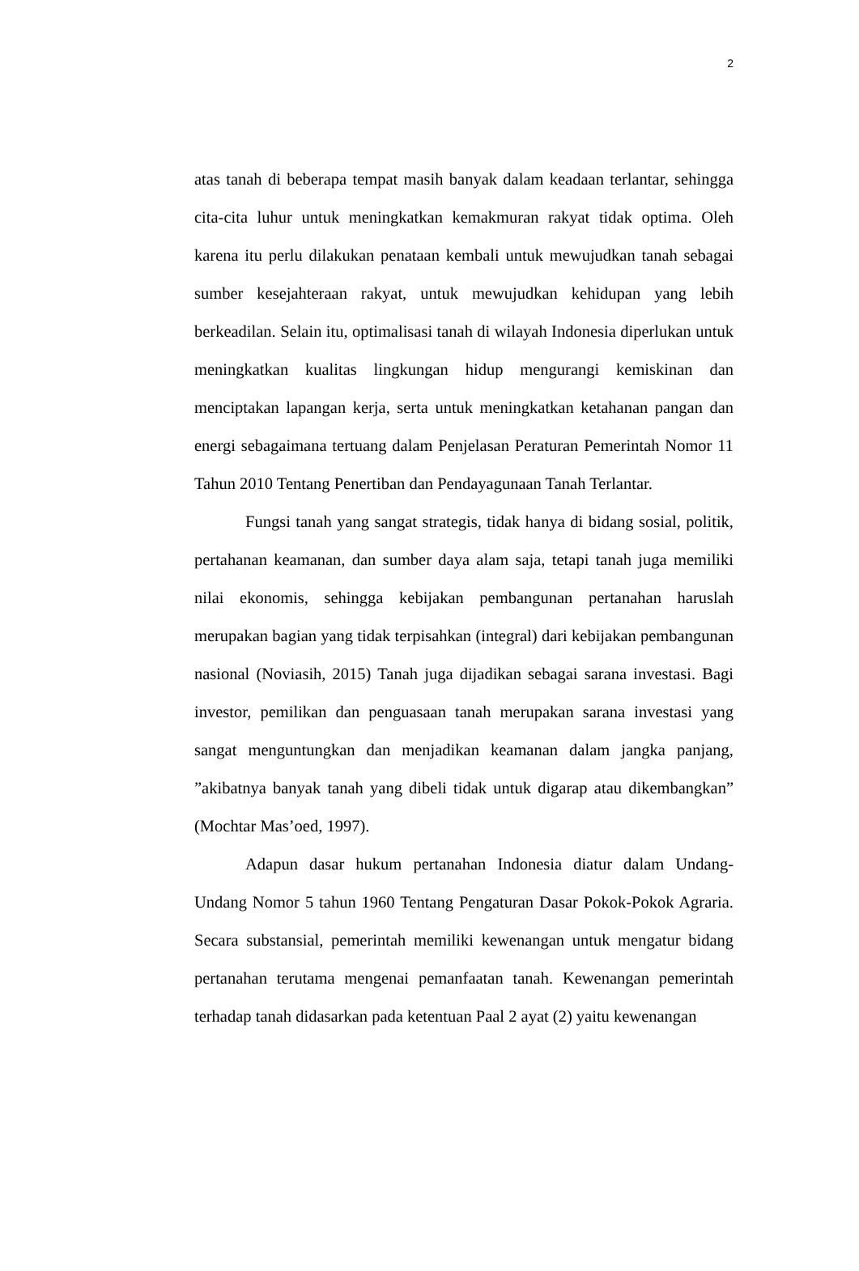2
atas tanah di beberapa tempat masih banyak dalam keadaan terlantar, sehingga cita-cita luhur untuk meningkatkan kemakmuran rakyat tidak optima. Oleh karena itu perlu dilakukan penataan kembali untuk mewujudkan tanah sebagai sumber kesejahteraan rakyat, untuk mewujudkan kehidupan yang lebih berkeadilan. Selain itu, optimalisasi tanah di wilayah Indonesia diperlukan untuk meningkatkan kualitas lingkungan hidup mengurangi kemiskinan dan menciptakan lapangan kerja, serta untuk meningkatkan ketahanan pangan dan energi sebagaimana tertuang dalam Penjelasan Peraturan Pemerintah Nomor 11 Tahun 2010 Tentang Penertiban dan Pendayagunaan Tanah Terlantar.
Fungsi tanah yang sangat strategis, tidak hanya di bidang sosial, politik, pertahanan keamanan, dan sumber daya alam saja, tetapi tanah juga memiliki nilai ekonomis, sehingga kebijakan pembangunan pertanahan haruslah merupakan bagian yang tidak terpisahkan (integral) dari kebijakan pembangunan nasional (Noviasih, 2015) Tanah juga dijadikan sebagai sarana investasi. Bagi investor, pemilikan dan penguasaan tanah merupakan sarana investasi yang sangat menguntungkan dan menjadikan keamanan dalam jangka panjang, ”akibatnya banyak tanah yang dibeli tidak untuk digarap atau dikembangkan” (Mochtar Mas’oed, 1997).
Adapun dasar hukum pertanahan Indonesia diatur dalam Undang-Undang Nomor 5 tahun 1960 Tentang Pengaturan Dasar Pokok-Pokok Agraria. Secara substansial, pemerintah memiliki kewenangan untuk mengatur bidang pertanahan terutama mengenai pemanfaatan tanah. Kewenangan pemerintah terhadap tanah didasarkan pada ketentuan Paal 2 ayat (2) yaitu kewenangan